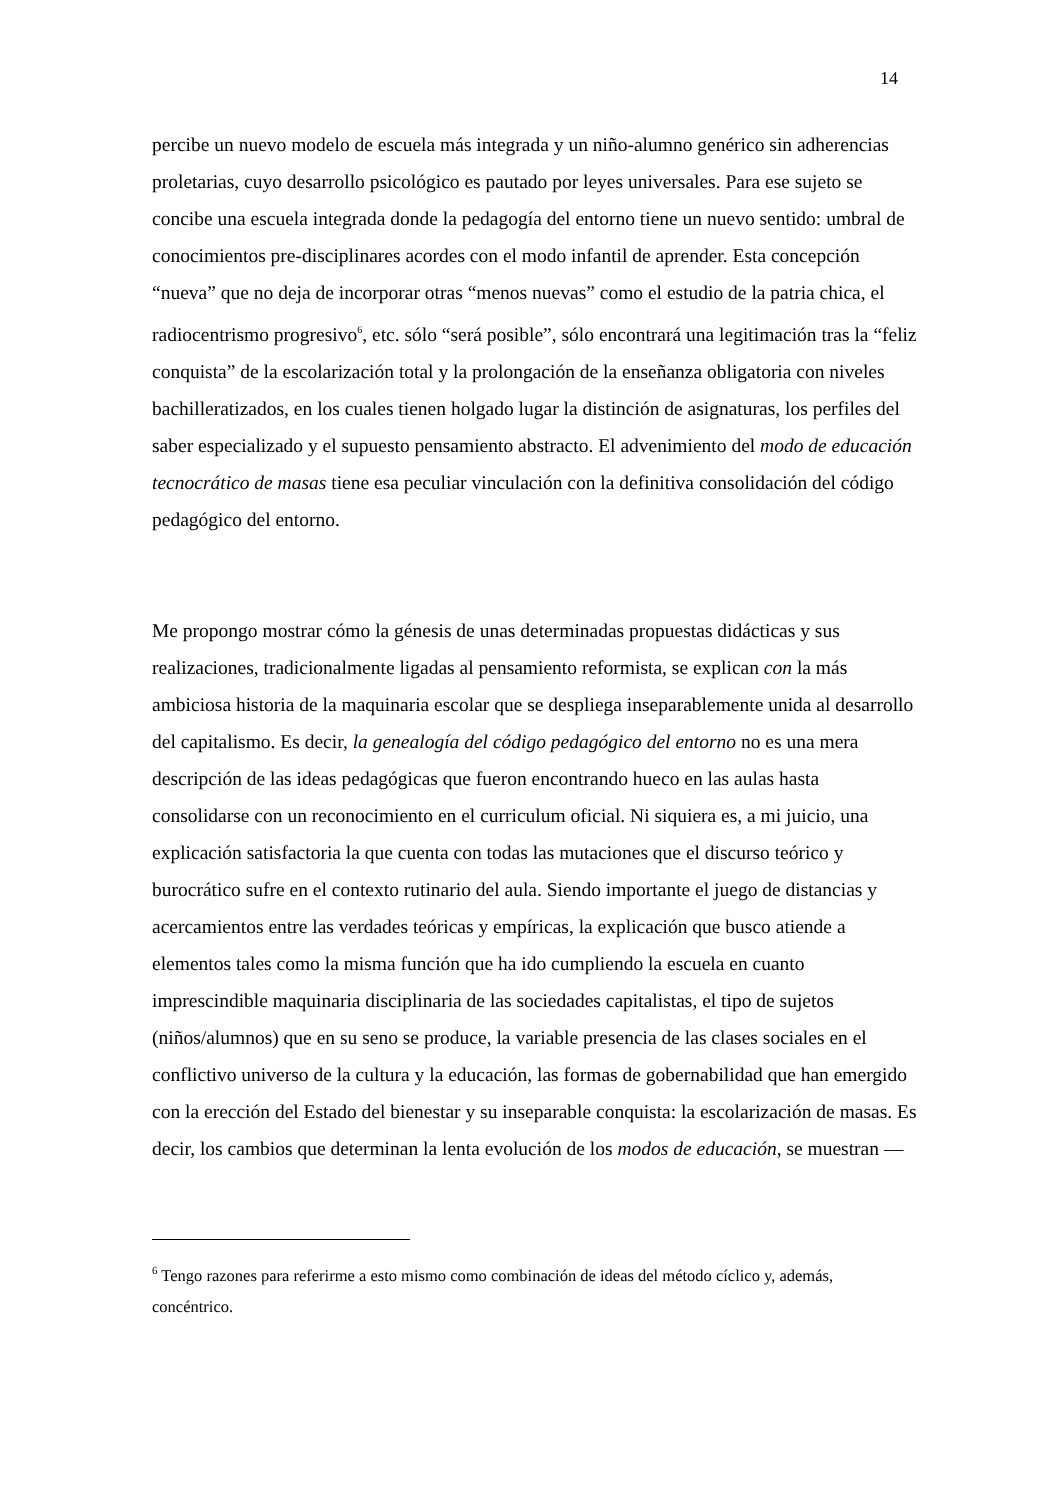14
percibe un nuevo modelo de escuela más integrada y un niño-alumno genérico sin adherencias proletarias, cuyo desarrollo psicológico es pautado por leyes universales. Para ese sujeto se concibe una escuela integrada donde la pedagogía del entorno tiene un nuevo sentido: umbral de conocimientos pre-disciplinares acordes con el modo infantil de aprender. Esta concepción “nueva” que no deja de incorporar otras “menos nuevas” como el estudio de la patria chica, el radiocentrismo progresivo<sup>6</sup>, etc. sólo “será posible”, sólo encontrará una legitimación tras la “feliz conquista” de la escolarización total y la prolongación de la enseñanza obligatoria con niveles bachilleratizados, en los cuales tienen holgado lugar la distinción de asignaturas, los perfiles del saber especializado y el supuesto pensamiento abstracto. El advenimiento del modo de educación tecnocrático de masas tiene esa peculiar vinculación con la definitiva consolidación del código pedagógico del entorno.
Me propongo mostrar cómo la génesis de unas determinadas propuestas didácticas y sus realizaciones, tradicionalmente ligadas al pensamiento reformista, se explican con la más ambiciosa historia de la maquinaria escolar que se despliega inseparablemente unida al desarrollo del capitalismo. Es decir, la genealogía del código pedagógico del entorno no es una mera descripción de las ideas pedagógicas que fueron encontrando hueco en las aulas hasta consolidarse con un reconocimiento en el curriculum oficial. Ni siquiera es, a mi juicio, una explicación satisfactoria la que cuenta con todas las mutaciones que el discurso teórico y burocrático sufre en el contexto rutinario del aula. Siendo importante el juego de distancias y acercamientos entre las verdades teóricas y empíricas, la explicación que busco atiende a elementos tales como la misma función que ha ido cumpliendo la escuela en cuanto imprescindible maquinaria disciplinaria de las sociedades capitalistas, el tipo de sujetos (niños/alumnos) que en su seno se produce, la variable presencia de las clases sociales en el conflictivo universo de la cultura y la educación, las formas de gobernabilidad que han emergido con la erección del Estado del bienestar y su inseparable conquista: la escolarización de masas. Es decir, los cambios que determinan la lenta evolución de los modos de educación, se muestran —
<sup>6</sup> Tengo razones para referirme a esto mismo como combinación de ideas del método cíclico y, además, concéntrico.